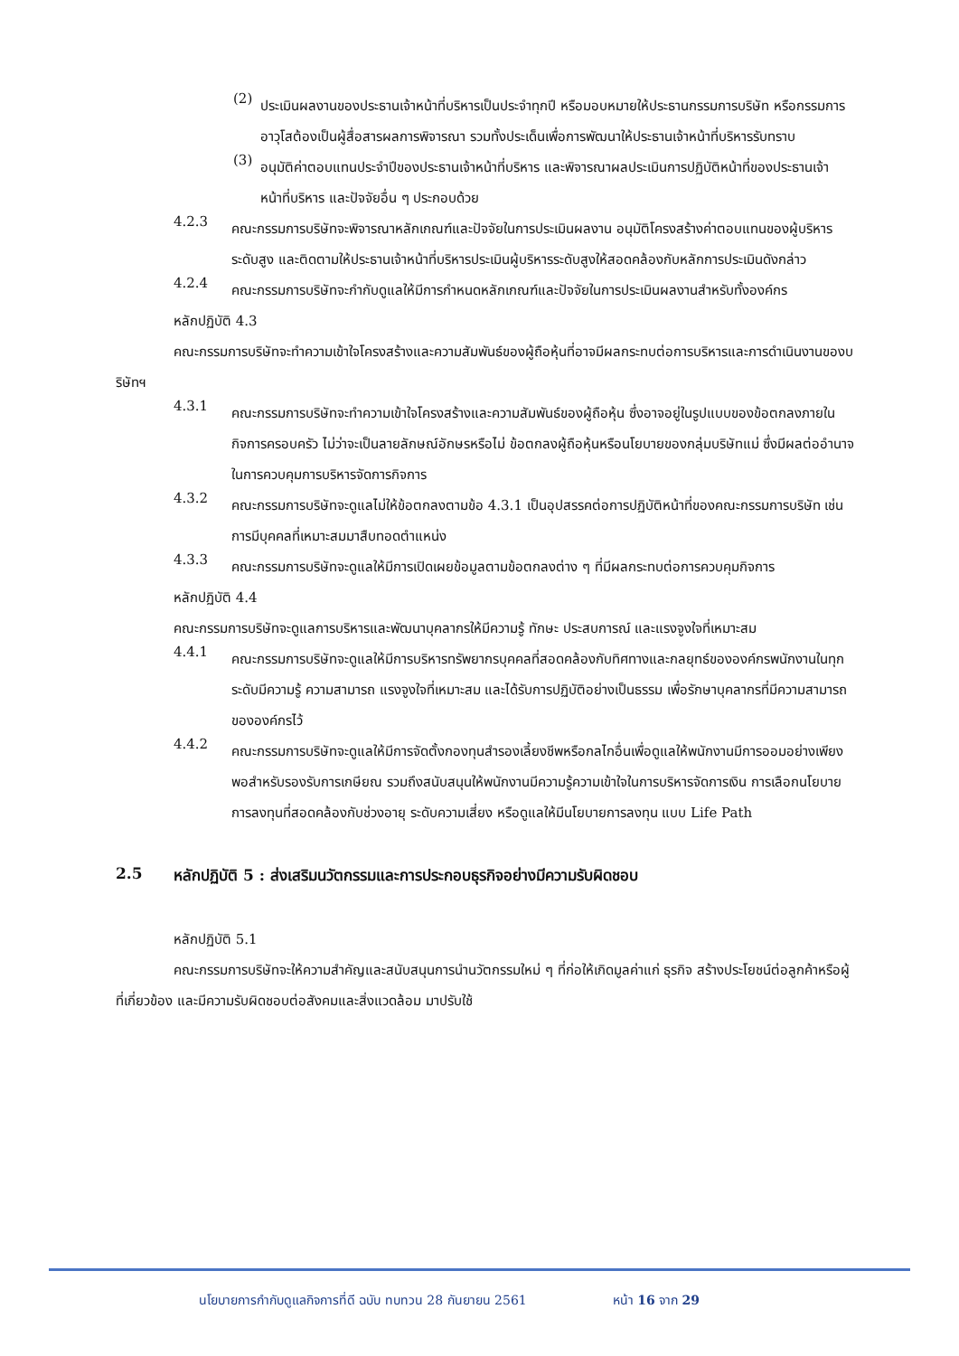(2)
ประเมินผลงานของประธานเจ้าหน้าที่บริหารเป็นประจำทุกปี หรือมอบหมายให้ประธานกรรมการบริษัท หรือกรรมการอาวุโสต้องเป็นผู้สื่อสารผลการพิจารณา รวมทั้งประเด็นเพื่อการพัฒนาให้ประธานเจ้าหน้าที่บริหารรับทราบ
(3)
อนุมัติค่าตอบแทนประจำปีของประธานเจ้าหน้าที่บริหาร และพิจารณาผลประเมินการปฏิบัติหน้าที่ของประธานเจ้าหน้าที่บริหาร และปัจจัยอื่น ๆ ประกอบด้วย
4.2.3
คณะกรรมการบริษัทจะพิจารณาหลักเกณฑ์และปัจจัยในการประเมินผลงาน อนุมัติโครงสร้างค่าตอบแทนของผู้บริหารระดับสูง และติดตามให้ประธานเจ้าหน้าที่บริหารประเมินผู้บริหารระดับสูงให้สอดคล้องกับหลักการประเมินดังกล่าว
4.2.4
คณะกรรมการบริษัทจะกำกับดูแลให้มีการกำหนดหลักเกณฑ์และปัจจัยในการประเมินผลงานสำหรับทั้งองค์กร
หลักปฏิบัติ 4.3
คณะกรรมการบริษัทจะทำความเข้าใจโครงสร้างและความสัมพันธ์ของผู้ถือหุ้นที่อาจมีผลกระทบต่อการบริหารและการดำเนินงานของบริษัทฯ
4.3.1
คณะกรรมการบริษัทจะทำความเข้าใจโครงสร้างและความสัมพันธ์ของผู้ถือหุ้น ซึ่งอาจอยู่ในรูปแบบของข้อตกลงภายในกิจการครอบครัว ไม่ว่าจะเป็นลายลักษณ์อักษรหรือไม่ ข้อตกลงผู้ถือหุ้นหรือนโยบายของกลุ่มบริษัทแม่ ซึ่งมีผลต่ออำนาจในการควบคุมการบริหารจัดการกิจการ
4.3.2
คณะกรรมการบริษัทจะดูแลไม่ให้ข้อตกลงตามข้อ 4.3.1 เป็นอุปสรรคต่อการปฏิบัติหน้าที่ของคณะกรรมการบริษัท เช่น การมีบุคคลที่เหมาะสมมาสืบทอดตำแหน่ง
4.3.3
คณะกรรมการบริษัทจะดูแลให้มีการเปิดเผยข้อมูลตามข้อตกลงต่าง ๆ ที่มีผลกระทบต่อการควบคุมกิจการ
หลักปฏิบัติ 4.4
คณะกรรมการบริษัทจะดูแลการบริหารและพัฒนาบุคลากรให้มีความรู้ ทักษะ ประสบการณ์ และแรงจูงใจที่เหมาะสม
4.4.1
คณะกรรมการบริษัทจะดูแลให้มีการบริหารทรัพยากรบุคคลที่สอดคล้องกับทิศทางและกลยุทธ์ขององค์กรพนักงานในทุกระดับมีความรู้ ความสามารถ แรงจูงใจที่เหมาะสม และได้รับการปฏิบัติอย่างเป็นธรรม เพื่อรักษาบุคลากรที่มีความสามารถขององค์กรไว้
4.4.2
คณะกรรมการบริษัทจะดูแลให้มีการจัดตั้งกองทุนสำรองเลี้ยงชีพหรือกลไกอื่นเพื่อดูแลให้พนักงานมีการออมอย่างเพียงพอสำหรับรองรับการเกษียณ รวมถึงสนับสนุนให้พนักงานมีความรู้ความเข้าใจในการบริหารจัดการเงิน การเลือกนโยบายการลงทุนที่สอดคล้องกับช่วงอายุ ระดับความเสี่ยง หรือดูแลให้มีนโยบายการลงทุน แบบ Life Path
2.5 หลักปฏิบัติ 5 : ส่งเสริมนวัตกรรมและการประกอบธุรกิจอย่างมีความรับผิดชอบ
หลักปฏิบัติ 5.1
คณะกรรมการบริษัทจะให้ความสำคัญและสนับสนุนการนำนวัตกรรมใหม่ ๆ ที่ก่อให้เกิดมูลค่าแก่ ธุรกิจ สร้างประโยชน์ต่อลูกค้าหรือผู้ที่เกี่ยวข้อง และมีความรับผิดชอบต่อสังคมและสิ่งแวดล้อม มาปรับใช้
นโยบายการกำกับดูแลกิจการที่ดี ฉบับ ทบทวน 28 กันยายน 2561 หน้า 16 จาก 29